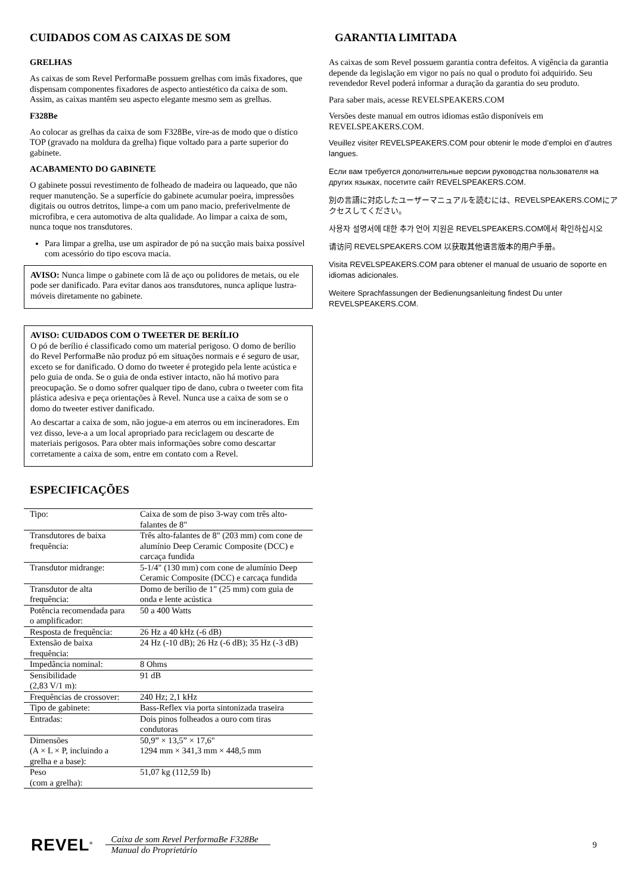CUIDADOS COM AS CAIXAS DE SOM
GRELHAS
As caixas de som Revel PerformaBe possuem grelhas com imãs fixadores, que dispensam componentes fixadores de aspecto antiestético da caixa de som. Assim, as caixas mantêm seu aspecto elegante mesmo sem as grelhas.
F328Be
Ao colocar as grelhas da caixa de som F328Be, vire-as de modo que o dístico TOP (gravado na moldura da grelha) fique voltado para a parte superior do gabinete.
ACABAMENTO DO GABINETE
O gabinete possui revestimento de folheado de madeira ou laqueado, que não requer manutenção. Se a superfície do gabinete acumular poeira, impressões digitais ou outros detritos, limpe-a com um pano macio, preferivelmente de microfibra, e cera automotiva de alta qualidade. Ao limpar a caixa de som, nunca toque nos transdutores.
Para limpar a grelha, use um aspirador de pó na sucção mais baixa possível com acessório do tipo escova macia.
AVISO: Nunca limpe o gabinete com lã de aço ou polidores de metais, ou ele pode ser danificado. Para evitar danos aos transdutores, nunca aplique lustra-móveis diretamente no gabinete.
AVISO: CUIDADOS COM O TWEETER DE BERÍLIO
O pó de berílio é classificado como um material perigoso. O domo de berílio do Revel PerformaBe não produz pó em situações normais e é seguro de usar, exceto se for danificado. O domo do tweeter é protegido pela lente acústica e pelo guia de onda. Se o guia de onda estiver intacto, não há motivo para preocupação. Se o domo sofrer qualquer tipo de dano, cubra o tweeter com fita plástica adesiva e peça orientações à Revel. Nunca use a caixa de som se o domo do tweeter estiver danificado.
Ao descartar a caixa de som, não jogue-a em aterros ou em incineradores. Em vez disso, leve-a a um local apropriado para reciclagem ou descarte de materiais perigosos. Para obter mais informações sobre como descartar corretamente a caixa de som, entre em contato com a Revel.
ESPECIFICAÇÕES
| Tipo: | Caixa de som de piso 3-way com três alto-falantes de 8" |
| Transdutores de baixa frequência: | Três alto-falantes de 8" (203 mm) com cone de alumínio Deep Ceramic Composite (DCC) e carcaça fundida |
| Transdutor midrange: | 5-1/4" (130 mm) com cone de alumínio Deep Ceramic Composite (DCC) e carcaça fundida |
| Transdutor de alta frequência: | Domo de berílio de 1" (25 mm) com guia de onda e lente acústica |
| Potência recomendada para o amplificador: | 50 a 400 Watts |
| Resposta de frequência: | 26 Hz a 40 kHz (-6 dB) |
| Extensão de baixa frequência: | 24 Hz (-10 dB); 26 Hz (-6 dB); 35 Hz (-3 dB) |
| Impedância nominal: | 8 Ohms |
| Sensibilidade (2,83 V/1 m): | 91 dB |
| Frequências de crossover: | 240 Hz; 2,1 kHz |
| Tipo de gabinete: | Bass-Reflex via porta sintonizada traseira |
| Entradas: | Dois pinos folheados a ouro com tiras condutoras |
| Dimensões (A × L × P, incluindo a grelha e a base): | 50,9” × 13,5” × 17,6" 1294 mm × 341,3 mm × 448,5 mm |
| Peso (com a grelha): | 51,07 kg (112,59 lb) |
GARANTIA LIMITADA
As caixas de som Revel possuem garantia contra defeitos. A vigência da garantia depende da legislação em vigor no país no qual o produto foi adquirido. Seu revendedor Revel poderá informar a duração da garantia do seu produto.
Para saber mais, acesse REVELSPEAKERS.COM
Versões deste manual em outros idiomas estão disponíveis em REVELSPEAKERS.COM.
Veuillez visiter REVELSPEAKERS.COM pour obtenir le mode d’emploi en d’autres langues.
Если вам требуется дополнительные версии руководства пользователя на других языках, посетите сайт REVELSPEAKERS.COM.
別の言語に対応したユーザーマニュアルを読むには、REVELSPEAKERS.COMにアクセスしてください。
사용자 설명서에 대한 추가 언어 지원은 REVELSPEAKERS.COM에서 확인하십시오
请访问 REVELSPEAKERS.COM 以获取其他语言版本的用户手册。
Visita REVELSPEAKERS.COM para obtener el manual de usuario de soporte en idiomas adicionales.
Weitere Sprachfassungen der Bedienungsanleitung findest Du unter REVELSPEAKERS.COM.
REVEL<sup>®</sup>
Caixa de som Revel PerformaBe F328Be
Manual do Proprietário
9